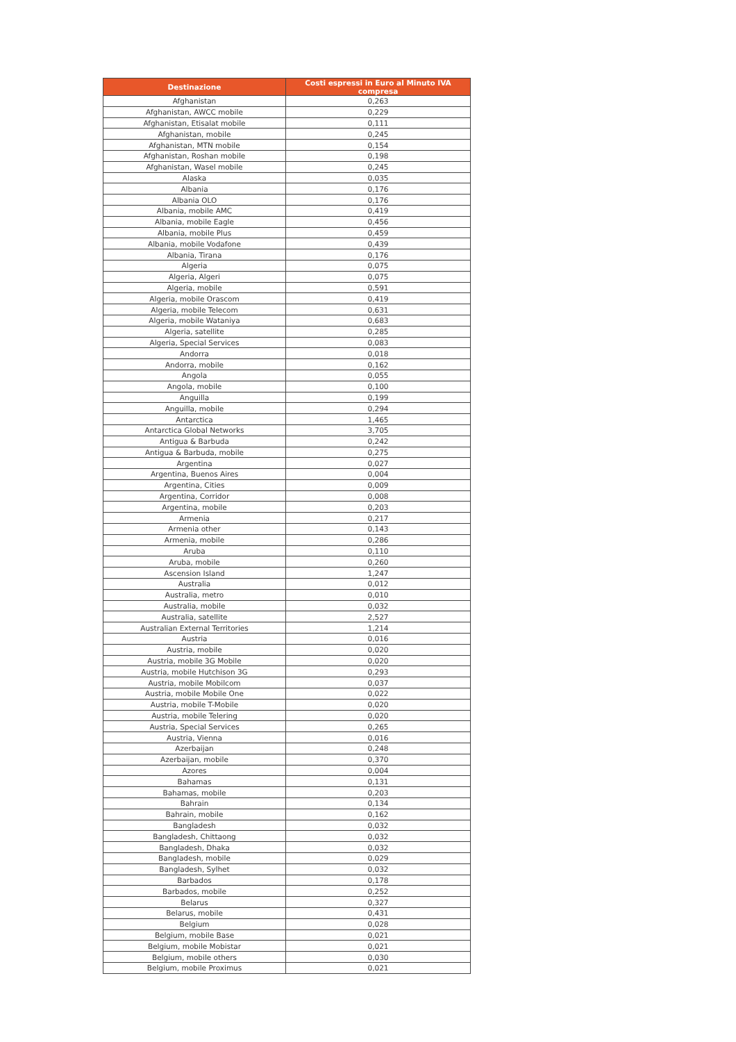| Destinazione | Costi espressi in Euro al Minuto IVA compresa |
| --- | --- |
| Afghanistan | 0,263 |
| Afghanistan, AWCC mobile | 0,229 |
| Afghanistan, Etisalat mobile | 0,111 |
| Afghanistan, mobile | 0,245 |
| Afghanistan, MTN mobile | 0,154 |
| Afghanistan, Roshan mobile | 0,198 |
| Afghanistan, Wasel mobile | 0,245 |
| Alaska | 0,035 |
| Albania | 0,176 |
| Albania OLO | 0,176 |
| Albania, mobile AMC | 0,419 |
| Albania, mobile Eagle | 0,456 |
| Albania, mobile Plus | 0,459 |
| Albania, mobile Vodafone | 0,439 |
| Albania, Tirana | 0,176 |
| Algeria | 0,075 |
| Algeria, Algeri | 0,075 |
| Algeria, mobile | 0,591 |
| Algeria, mobile Orascom | 0,419 |
| Algeria, mobile Telecom | 0,631 |
| Algeria, mobile Wataniya | 0,683 |
| Algeria, satellite | 0,285 |
| Algeria, Special Services | 0,083 |
| Andorra | 0,018 |
| Andorra, mobile | 0,162 |
| Angola | 0,055 |
| Angola, mobile | 0,100 |
| Anguilla | 0,199 |
| Anguilla, mobile | 0,294 |
| Antarctica | 1,465 |
| Antarctica Global Networks | 3,705 |
| Antigua & Barbuda | 0,242 |
| Antigua & Barbuda, mobile | 0,275 |
| Argentina | 0,027 |
| Argentina, Buenos Aires | 0,004 |
| Argentina, Cities | 0,009 |
| Argentina, Corridor | 0,008 |
| Argentina, mobile | 0,203 |
| Armenia | 0,217 |
| Armenia other | 0,143 |
| Armenia, mobile | 0,286 |
| Aruba | 0,110 |
| Aruba, mobile | 0,260 |
| Ascension Island | 1,247 |
| Australia | 0,012 |
| Australia, metro | 0,010 |
| Australia, mobile | 0,032 |
| Australia, satellite | 2,527 |
| Australian External Territories | 1,214 |
| Austria | 0,016 |
| Austria, mobile | 0,020 |
| Austria, mobile 3G Mobile | 0,020 |
| Austria, mobile Hutchison 3G | 0,293 |
| Austria, mobile Mobilcom | 0,037 |
| Austria, mobile Mobile One | 0,022 |
| Austria, mobile T-Mobile | 0,020 |
| Austria, mobile Telering | 0,020 |
| Austria, Special Services | 0,265 |
| Austria, Vienna | 0,016 |
| Azerbaijan | 0,248 |
| Azerbaijan, mobile | 0,370 |
| Azores | 0,004 |
| Bahamas | 0,131 |
| Bahamas, mobile | 0,203 |
| Bahrain | 0,134 |
| Bahrain, mobile | 0,162 |
| Bangladesh | 0,032 |
| Bangladesh, Chittaong | 0,032 |
| Bangladesh, Dhaka | 0,032 |
| Bangladesh, mobile | 0,029 |
| Bangladesh, Sylhet | 0,032 |
| Barbados | 0,178 |
| Barbados, mobile | 0,252 |
| Belarus | 0,327 |
| Belarus, mobile | 0,431 |
| Belgium | 0,028 |
| Belgium, mobile Base | 0,021 |
| Belgium, mobile Mobistar | 0,021 |
| Belgium, mobile others | 0,030 |
| Belgium, mobile Proximus | 0,021 |